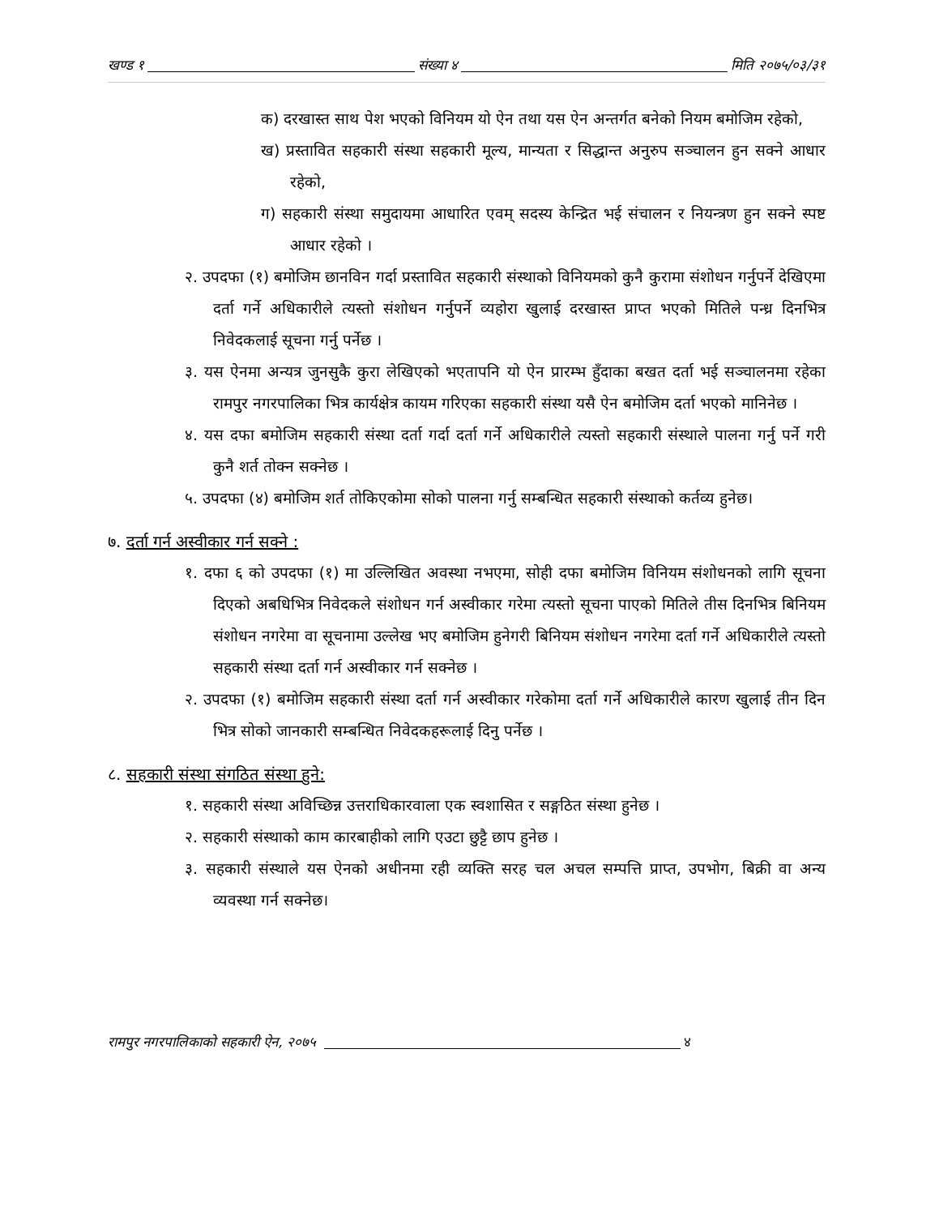खण्ड १ संख्या ४ मिति २०७५/०३/३१
क) दरखास्त साथ पेश भएको विनियम यो ऐन तथा यस ऐन अन्तर्गत बनेको नियम बमोजिम रहेको,
ख) प्रस्तावित सहकारी संस्था सहकारी मूल्य, मान्यता र सिद्धान्त अनुरुप सञ्चालन हुन सक्ने आधार रहेको,
ग) सहकारी संस्था समुदायमा आधारित एवम् सदस्य केन्द्रित भई संचालन र नियन्त्रण हुन सक्ने स्पष्ट आधार रहेको ।
२. उपदफा (१) बमोजिम छानविन गर्दा प्रस्तावित सहकारी संस्थाको विनियमको कुनै कुरामा संशोधन गर्नुपर्ने देखिएमा दर्ता गर्ने अधिकारीले त्यस्तो संशोधन गर्नुपर्ने व्यहोरा खुलाई दरखास्त प्राप्त भएको मितिले पन्ध्र दिनभित्र निवेदकलाई सूचना गर्नु पर्नेछ ।
३. यस ऐनमा अन्यत्र जुनसुकै कुरा लेखिएको भएतापनि यो ऐन प्रारम्भ हुँदाका बखत दर्ता भई सञ्चालनमा रहेका रामपुर नगरपालिका भित्र कार्यक्षेत्र कायम गरिएका सहकारी संस्था यसै ऐन बमोजिम दर्ता भएको मानिनेछ ।
४. यस दफा बमोजिम सहकारी संस्था दर्ता गर्दा दर्ता गर्ने अधिकारीले त्यस्तो सहकारी संस्थाले पालना गर्नु पर्ने गरी कुनै शर्त तोक्न सक्नेछ ।
५. उपदफा (४) बमोजिम शर्त तोकिएकोमा सोको पालना गर्नु सम्बन्धित सहकारी संस्थाको कर्तव्य हुनेछ।
७. दर्ता गर्न अस्वीकार गर्न सक्ने :
१. दफा ६ को उपदफा (१) मा उल्लिखित अवस्था नभएमा, सोही दफा बमोजिम विनियम संशोधनको लागि सूचना दिएको अबधिभित्र निवेदकले संशोधन गर्न अस्वीकार गरेमा त्यस्तो सूचना पाएको मितिले तीस दिनभित्र बिनियम संशोधन नगरेमा वा सूचनामा उल्लेख भए बमोजिम हुनेगरी बिनियम संशोधन नगरेमा दर्ता गर्ने अधिकारीले त्यस्तो सहकारी संस्था दर्ता गर्न अस्वीकार गर्न सक्नेछ ।
२. उपदफा (१) बमोजिम सहकारी संस्था दर्ता गर्न अस्वीकार गरेकोमा दर्ता गर्ने अधिकारीले कारण खुलाई तीन दिन भित्र सोको जानकारी सम्बन्धित निवेदकहरूलाई दिनु पर्नेछ ।
८. सहकारी संस्था संगठित संस्था हुने:
१. सहकारी संस्था अविच्छिन्न उत्तराधिकारवाला एक स्वशासित र सङ्गठित संस्था हुनेछ ।
२. सहकारी संस्थाको काम कारबाहीको लागि एउटा छुट्टै छाप हुनेछ ।
३. सहकारी संस्थाले यस ऐनको अधीनमा रही व्यक्ति सरह चल अचल सम्पत्ति प्राप्त, उपभोग, बिक्री वा अन्य व्यवस्था गर्न सक्नेछ।
रामपुर नगरपालिकाको सहकारी ऐन, २०७५ ४